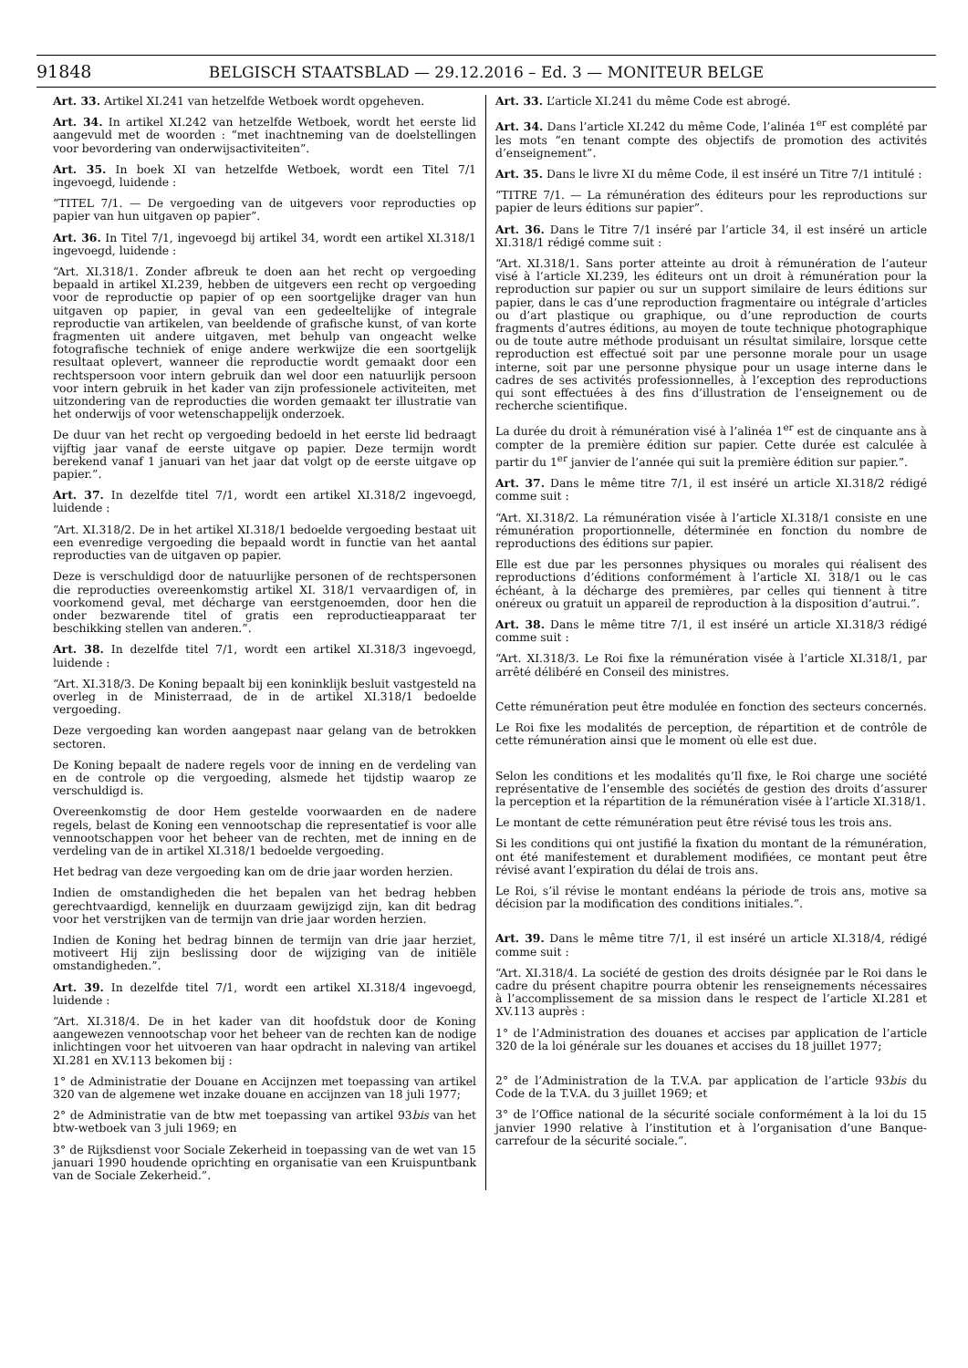91848 BELGISCH STAATSBLAD — 29.12.2016 – Ed. 3 — MONITEUR BELGE
Art. 33. Artikel XI.241 van hetzelfde Wetboek wordt opgeheven.
Art. 34. In artikel XI.242 van hetzelfde Wetboek, wordt het eerste lid aangevuld met de woorden : “met inachtneming van de doelstellingen voor bevordering van onderwijsactiviteiten”.
Art. 35. In boek XI van hetzelfde Wetboek, wordt een Titel 7/1 ingevoegd, luidende :
“TITEL 7/1. — De vergoeding van de uitgevers voor reproducties op papier van hun uitgaven op papier”.
Art. 36. In Titel 7/1, ingevoegd bij artikel 34, wordt een artikel XI.318/1 ingevoegd, luidende :
“Art. XI.318/1. Zonder afbreuk te doen aan het recht op vergoeding bepaald in artikel XI.239, hebben de uitgevers een recht op vergoeding voor de reproductie op papier of op een soortgelijke drager van hun uitgaven op papier, in geval van een gedeeltelijke of integrale reproductie van artikelen, van beeldende of grafische kunst, of van korte fragmenten uit andere uitgaven, met behulp van ongeacht welke fotografische techniek of enige andere werkwijze die een soortgelijk resultaat oplevert, wanneer die reproductie wordt gemaakt door een rechtspersoon voor intern gebruik dan wel door een natuurlijk persoon voor intern gebruik in het kader van zijn professionele activiteiten, met uitzondering van de reproducties die worden gemaakt ter illustratie van het onderwijs of voor wetenschappelijk onderzoek.
De duur van het recht op vergoeding bedoeld in het eerste lid bedraagt vijftig jaar vanaf de eerste uitgave op papier. Deze termijn wordt berekend vanaf 1 januari van het jaar dat volgt op de eerste uitgave op papier.”.
Art. 37. In dezelfde titel 7/1, wordt een artikel XI.318/2 ingevoegd, luidende :
“Art. XI.318/2. De in het artikel XI.318/1 bedoelde vergoeding bestaat uit een evenredige vergoeding die bepaald wordt in functie van het aantal reproducties van de uitgaven op papier.
Deze is verschuldigd door de natuurlijke personen of de rechtspersonen die reproducties overeenkomstig artikel XI. 318/1 vervaardigen of, in voorkomend geval, met décharge van eerstgenoemden, door hen die onder bezwarende titel of gratis een reproductieapparaat ter beschikking stellen van anderen.”.
Art. 38. In dezelfde titel 7/1, wordt een artikel XI.318/3 ingevoegd, luidende :
“Art. XI.318/3. De Koning bepaalt bij een koninklijk besluit vastgesteld na overleg in de Ministerraad, de in de artikel XI.318/1 bedoelde vergoeding.
Deze vergoeding kan worden aangepast naar gelang van de betrokken sectoren.
De Koning bepaalt de nadere regels voor de inning en de verdeling van en de controle op die vergoeding, alsmede het tijdstip waarop ze verschuldigd is.
Overeenkomstig de door Hem gestelde voorwaarden en de nadere regels, belast de Koning een vennootschap die representatief is voor alle vennootschappen voor het beheer van de rechten, met de inning en de verdeling van de in artikel XI.318/1 bedoelde vergoeding.
Het bedrag van deze vergoeding kan om de drie jaar worden herzien.
Indien de omstandigheden die het bepalen van het bedrag hebben gerechtvaardigd, kennelijk en duurzaam gewijzigd zijn, kan dit bedrag voor het verstrijken van de termijn van drie jaar worden herzien.
Indien de Koning het bedrag binnen de termijn van drie jaar herziet, motiveert Hij zijn beslissing door de wijziging van de initiële omstandigheden.”.
Art. 39. In dezelfde titel 7/1, wordt een artikel XI.318/4 ingevoegd, luidende :
“Art. XI.318/4. De in het kader van dit hoofdstuk door de Koning aangewezen vennootschap voor het beheer van de rechten kan de nodige inlichtingen voor het uitvoeren van haar opdracht in naleving van artikel XI.281 en XV.113 bekomen bij :
1° de Administratie der Douane en Accijnzen met toepassing van artikel 320 van de algemene wet inzake douane en accijnzen van 18 juli 1977;
2° de Administratie van de btw met toepassing van artikel 93bis van het btw-wetboek van 3 juli 1969; en
3° de Rijksdienst voor Sociale Zekerheid in toepassing van de wet van 15 januari 1990 houdende oprichting en organisatie van een Kruispuntbank van de Sociale Zekerheid.”.
Art. 33. L’article XI.241 du même Code est abrogé.
Art. 34. Dans l’article XI.242 du même Code, l’alinéa 1<sup>er</sup> est complété par les mots “en tenant compte des objectifs de promotion des activités d’enseignement”.
Art. 35. Dans le livre XI du même Code, il est inséré un Titre 7/1 intitulé :
“TITRE 7/1. — La rémunération des éditeurs pour les reproductions sur papier de leurs éditions sur papier”.
Art. 36. Dans le Titre 7/1 inséré par l’article 34, il est inséré un article XI.318/1 rédigé comme suit :
“Art. XI.318/1. Sans porter atteinte au droit à rémunération de l’auteur visé à l’article XI.239, les éditeurs ont un droit à rémunération pour la reproduction sur papier ou sur un support similaire de leurs éditions sur papier, dans le cas d’une reproduction fragmentaire ou intégrale d’articles ou d’art plastique ou graphique, ou d’une reproduction de courts fragments d’autres éditions, au moyen de toute technique photographique ou de toute autre méthode produisant un résultat similaire, lorsque cette reproduction est effectué soit par une personne morale pour un usage interne, soit par une personne physique pour un usage interne dans le cadres de ses activités professionnelles, à l’exception des reproductions qui sont effectuées à des fins d’illustration de l’enseignement ou de recherche scientifique.
La durée du droit à rémunération visé à l’alinéa 1<sup>er</sup> est de cinquante ans à compter de la première édition sur papier. Cette durée est calculée à partir du 1<sup>er</sup> janvier de l’année qui suit la première édition sur papier.”.
Art. 37. Dans le même titre 7/1, il est inséré un article XI.318/2 rédigé comme suit :
“Art. XI.318/2. La rémunération visée à l’article XI.318/1 consiste en une rémunération proportionnelle, déterminée en fonction du nombre de reproductions des éditions sur papier.
Elle est due par les personnes physiques ou morales qui réalisent des reproductions d’éditions conformément à l’article XI. 318/1 ou le cas échéant, à la décharge des premières, par celles qui tiennent à titre onéreux ou gratuit un appareil de reproduction à la disposition d’autrui.”.
Art. 38. Dans le même titre 7/1, il est inséré un article XI.318/3 rédigé comme suit :
“Art. XI.318/3. Le Roi fixe la rémunération visée à l’article XI.318/1, par arrêté délibéré en Conseil des ministres.
Cette rémunération peut être modulée en fonction des secteurs concernés.
Le Roi fixe les modalités de perception, de répartition et de contrôle de cette rémunération ainsi que le moment où elle est due.
Selon les conditions et les modalités qu’Il fixe, le Roi charge une société représentative de l’ensemble des sociétés de gestion des droits d’assurer la perception et la répartition de la rémunération visée à l’article XI.318/1.
Le montant de cette rémunération peut être révisé tous les trois ans.
Si les conditions qui ont justifié la fixation du montant de la rémunération, ont été manifestement et durablement modifiées, ce montant peut être révisé avant l’expiration du délai de trois ans.
Le Roi, s’il révise le montant endéans la période de trois ans, motive sa décision par la modification des conditions initiales.”.
Art. 39. Dans le même titre 7/1, il est inséré un article XI.318/4, rédigé comme suit :
“Art. XI.318/4. La société de gestion des droits désignée par le Roi dans le cadre du présent chapitre pourra obtenir les renseignements nécessaires à l’accomplissement de sa mission dans le respect de l’article XI.281 et XV.113 auprès :
1° de l’Administration des douanes et accises par application de l’article 320 de la loi générale sur les douanes et accises du 18 juillet 1977;
2° de l’Administration de la T.V.A. par application de l’article 93bis du Code de la T.V.A. du 3 juillet 1969; et
3° de l’Office national de la sécurité sociale conformément à la loi du 15 janvier 1990 relative à l’institution et à l’organisation d’une Banque-carrefour de la sécurité sociale.”.